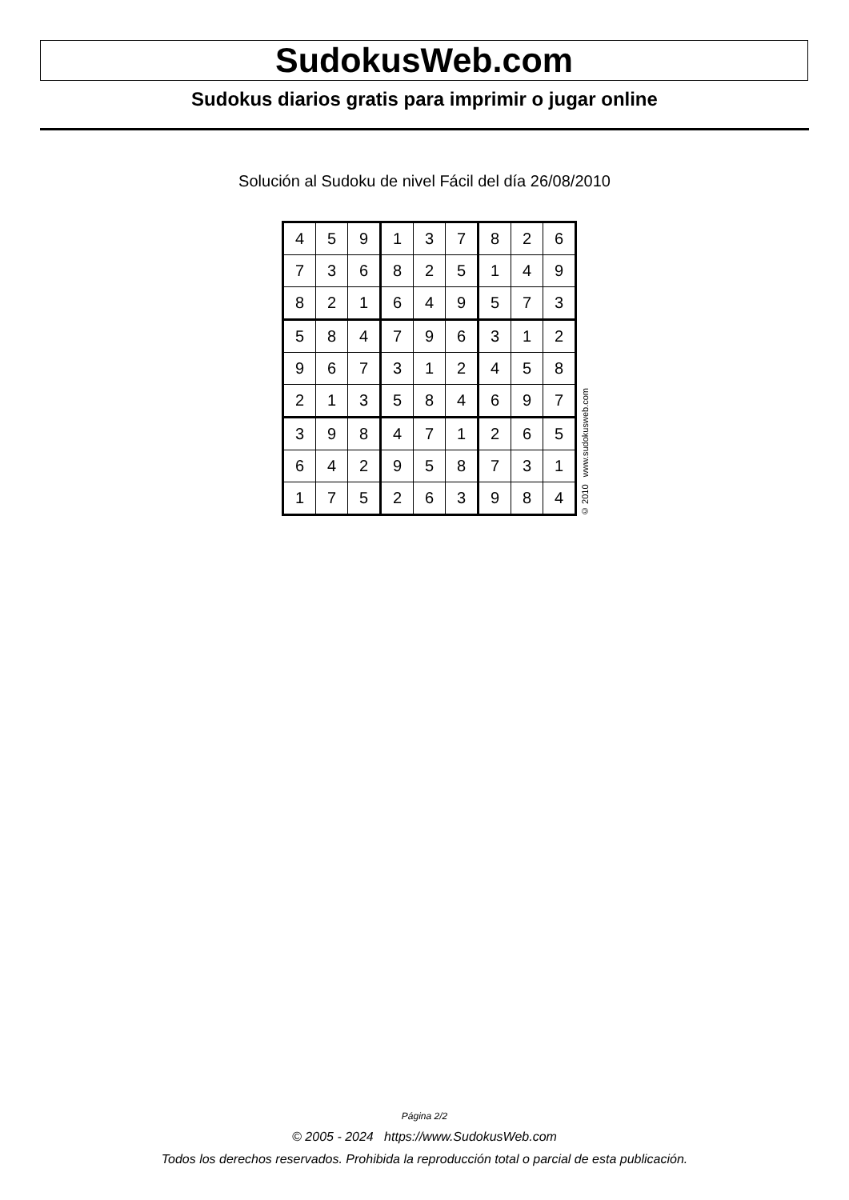SudokusWeb.com
Sudokus diarios gratis para imprimir o jugar online
Solución al Sudoku de nivel Fácil del día 26/08/2010
| 4 | 5 | 9 | 1 | 3 | 7 | 8 | 2 | 6 |
| 7 | 3 | 6 | 8 | 2 | 5 | 1 | 4 | 9 |
| 8 | 2 | 1 | 6 | 4 | 9 | 5 | 7 | 3 |
| 5 | 8 | 4 | 7 | 9 | 6 | 3 | 1 | 2 |
| 9 | 6 | 7 | 3 | 1 | 2 | 4 | 5 | 8 |
| 2 | 1 | 3 | 5 | 8 | 4 | 6 | 9 | 7 |
| 3 | 9 | 8 | 4 | 7 | 1 | 2 | 6 | 5 |
| 6 | 4 | 2 | 9 | 5 | 8 | 7 | 3 | 1 |
| 1 | 7 | 5 | 2 | 6 | 3 | 9 | 8 | 4 |
© 2010 www.sudokusweb.com
Página 2/2
© 2005 - 2024 https://www.SudokusWeb.com
Todos los derechos reservados. Prohibida la reproducción total o parcial de esta publicación.